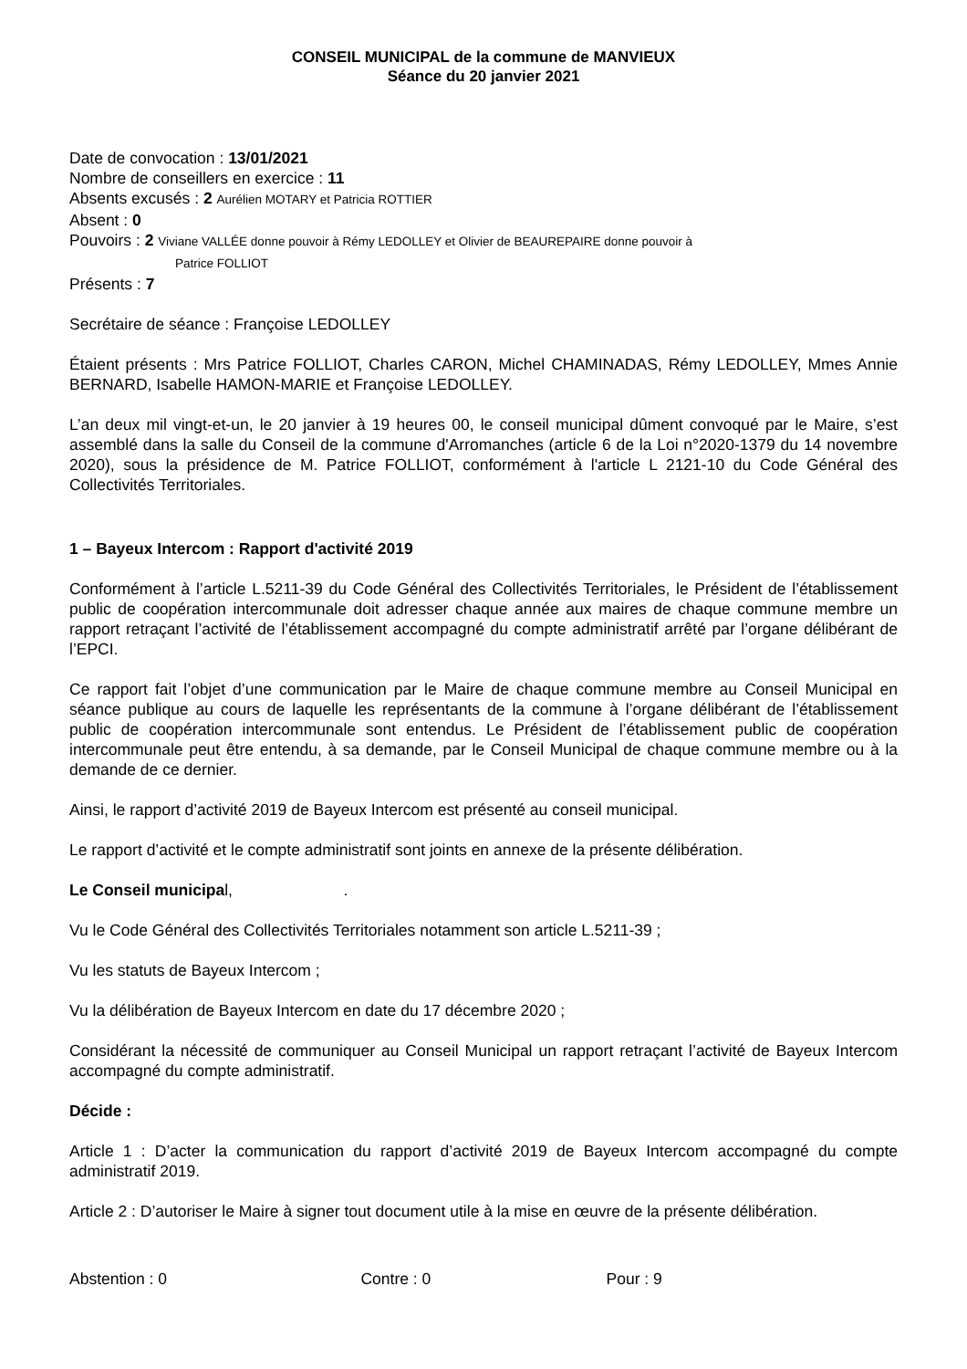CONSEIL MUNICIPAL de la commune de MANVIEUX
Séance du 20 janvier 2021
Date de convocation : 13/01/2021
Nombre de conseillers en exercice : 11
Absents excusés : 2 Aurélien MOTARY et Patricia ROTTIER
Absent : 0
Pouvoirs : 2 Viviane VALLÉE donne pouvoir à Rémy LEDOLLEY et Olivier de BEAUREPAIRE donne pouvoir à
Patrice FOLLIOT
Présents : 7
Secrétaire de séance : Françoise LEDOLLEY
Étaient présents : Mrs Patrice FOLLIOT, Charles CARON, Michel CHAMINADAS, Rémy LEDOLLEY, Mmes Annie BERNARD, Isabelle HAMON-MARIE et Françoise LEDOLLEY.
L’an deux mil vingt-et-un, le 20 janvier à 19 heures 00, le conseil municipal dûment convoqué par le Maire, s’est assemblé dans la salle du Conseil de la commune d'Arromanches (article 6 de la Loi n°2020-1379 du 14 novembre 2020), sous la présidence de M. Patrice FOLLIOT, conformément à l'article L 2121-10 du Code Général des Collectivités Territoriales.
1 – Bayeux Intercom : Rapport d'activité 2019
Conformément à l’article L.5211-39 du Code Général des Collectivités Territoriales, le Président de l’établissement public de coopération intercommunale doit adresser chaque année aux maires de chaque commune membre un rapport retraçant l’activité de l’établissement accompagné du compte administratif arrêté par l’organe délibérant de l’EPCI.
Ce rapport fait l’objet d’une communication par le Maire de chaque commune membre au Conseil Municipal en séance publique au cours de laquelle les représentants de la commune à l’organe délibérant de l’établissement public de coopération intercommunale sont entendus. Le Président de l’établissement public de coopération intercommunale peut être entendu, à sa demande, par le Conseil Municipal de chaque commune membre ou à la demande de ce dernier.
Ainsi, le rapport d’activité 2019 de Bayeux Intercom est présenté au conseil municipal.
Le rapport d’activité et le compte administratif sont joints en annexe de la présente délibération.
Le Conseil municipal, .
Vu le Code Général des Collectivités Territoriales notamment son article L.5211-39 ;
Vu les statuts de Bayeux Intercom ;
Vu la délibération de Bayeux Intercom en date du 17 décembre 2020 ;
Considérant la nécessité de communiquer au Conseil Municipal un rapport retraçant l’activité de Bayeux Intercom accompagné du compte administratif.
Décide :
Article 1 : D’acter la communication du rapport d’activité 2019 de Bayeux Intercom accompagné du compte administratif 2019.
Article 2 : D’autoriser le Maire à signer tout document utile à la mise en œuvre de la présente délibération.
Abstention : 0 Contre : 0 Pour : 9